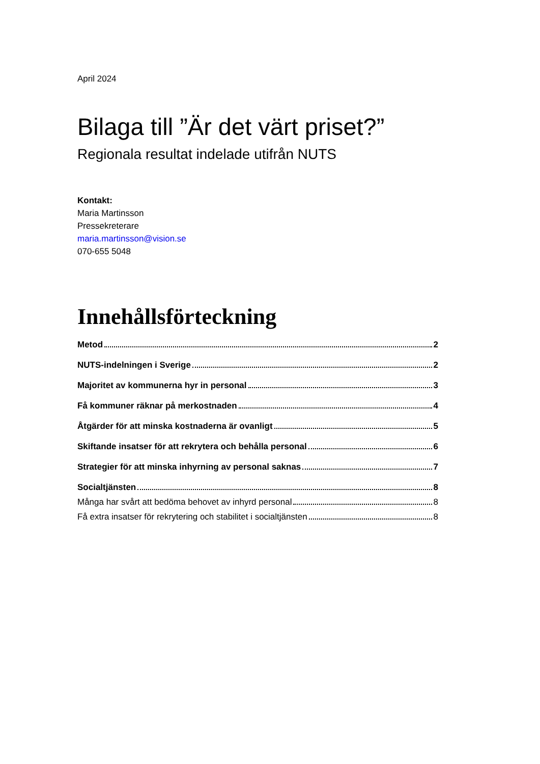April 2024
Bilaga till ”Är det värt priset?”
Regionala resultat indelade utifrån NUTS
Kontakt:
Maria Martinsson
Pressekreterare
maria.martinsson@vision.se
070-655 5048
Innehållsförteckning
Metod 2
NUTS-indelningen i Sverige 2
Majoritet av kommunerna hyr in personal 3
Få kommuner räknar på merkostnaden 4
Åtgärder för att minska kostnaderna är ovanligt 5
Skiftande insatser för att rekrytera och behålla personal 6
Strategier för att minska inhyrning av personal saknas 7
Socialtjänsten 8
Många har svårt att bedöma behovet av inhyrd personal 8
Få extra insatser för rekrytering och stabilitet i socialtjänsten 8